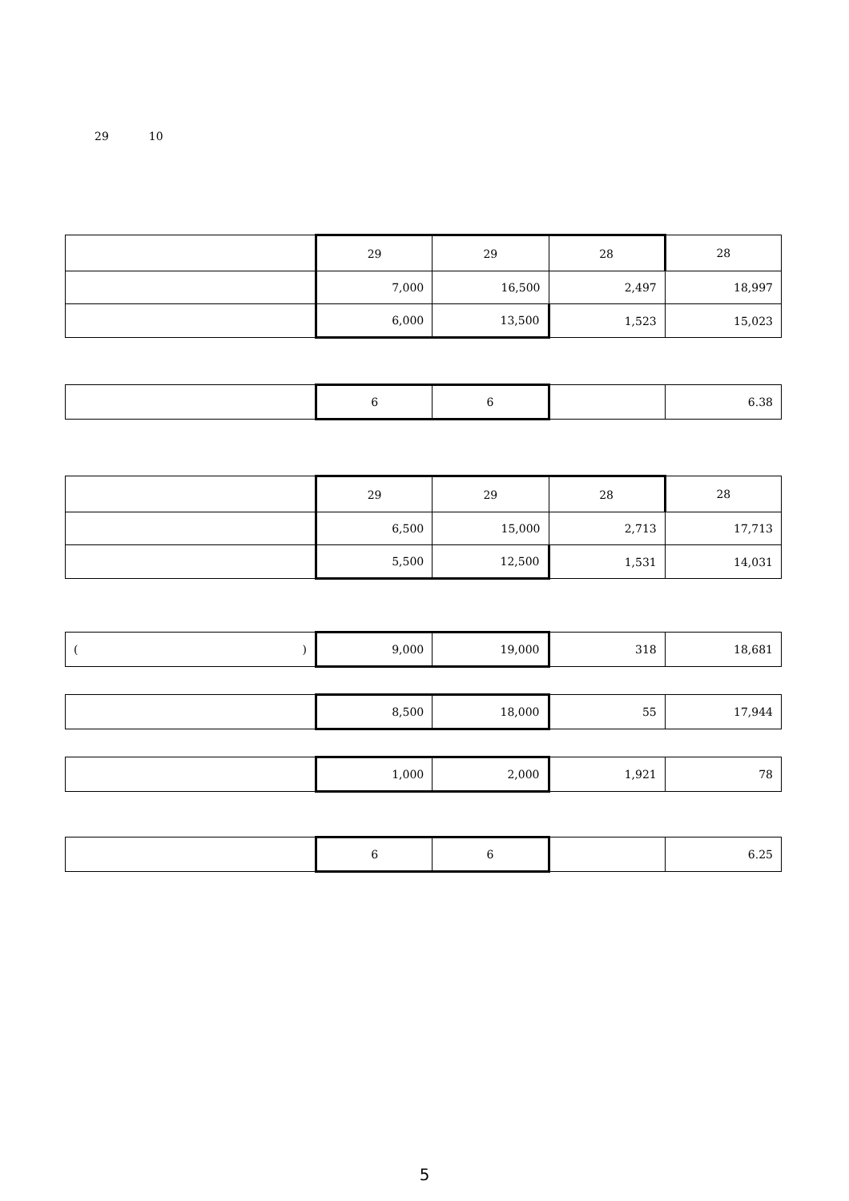29 10
| | 29 | 29 | 28 | 28 |
| --- | --- | --- | --- | --- |
| | 7,000 | 16,500 | 2,497 | 18,997 |
| | 6,000 | 13,500 | 1,523 | 15,023 |
| | 6 | 6 | | 6.38 |
| | 29 | 29 | 28 | 28 |
| --- | --- | --- | --- | --- |
| | 6,500 | 15,000 | 2,713 | 17,713 |
| | 5,500 | 12,500 | 1,531 | 14,031 |
| ( ) | 9,000 | 19,000 | 318 | 18,681 |
| | 8,500 | 18,000 | 55 | 17,944 |
| | 1,000 | 2,000 | 1,921 | 78 |
| | 6 | 6 | | 6.25 |
5